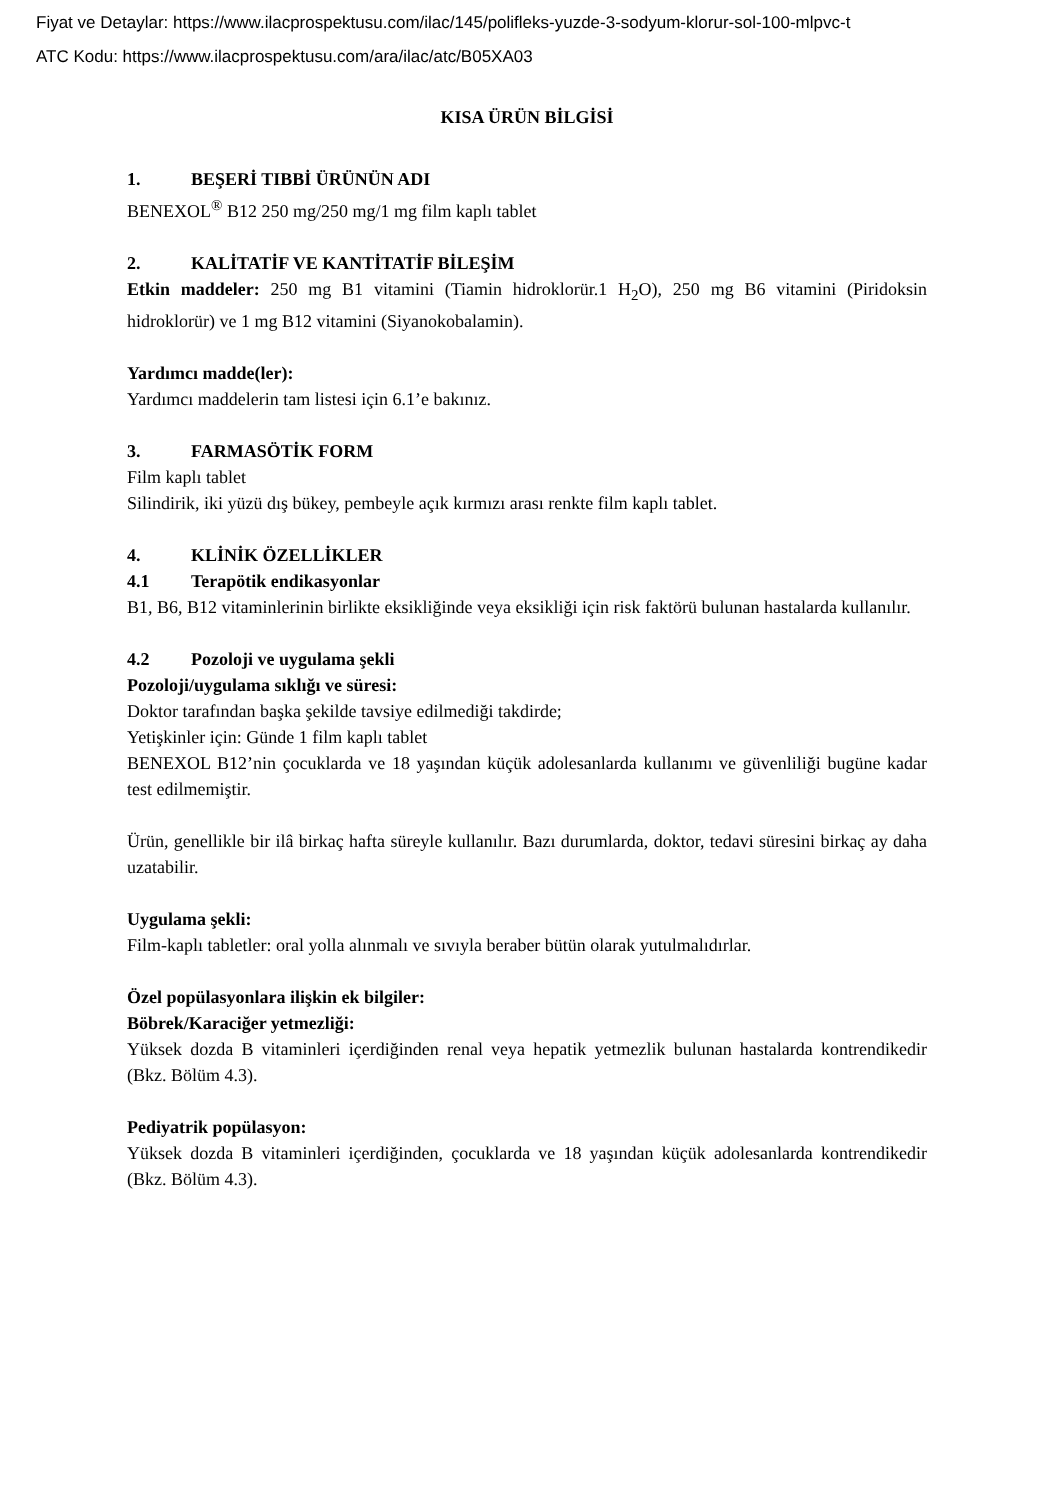Fiyat ve Detaylar: https://www.ilacprospektusu.com/ilac/145/polifleks-yuzde-3-sodyum-klorur-sol-100-mlpvc-t
ATC Kodu: https://www.ilacprospektusu.com/ara/ilac/atc/B05XA03
KISA ÜRÜN BİLGİSİ
1. BEŞERİ TIBBİ ÜRÜNÜN ADI
BENEXOL<sup>®</sup> B12 250 mg/250 mg/1 mg film kaplı tablet
2. KALİTATİF VE KANTİTATİF BİLEŞİM
Etkin maddeler: 250 mg B1 vitamini (Tiamin hidroklorür.1 H<sub>2</sub>O), 250 mg B6 vitamini (Piridoksin hidroklorür) ve 1 mg B12 vitamini (Siyanokobalamin).
Yardımcı madde(ler):
Yardımcı maddelerin tam listesi için 6.1’e bakınız.
3. FARMASÖTİK FORM
Film kaplı tablet
Silindirik, iki yüzü dış bükey, pembeyle açık kırmızı arası renkte film kaplı tablet.
4. KLİNİK ÖZELLİKLER
4.1 Terapötik endikasyonlar
B1, B6, B12 vitaminlerinin birlikte eksikliğinde veya eksikliği için risk faktörü bulunan hastalarda kullanılır.
4.2 Pozoloji ve uygulama şekli
Pozoloji/uygulama sıklığı ve süresi:
Doktor tarafından başka şekilde tavsiye edilmediği takdirde;
Yetişkinler için: Günde 1 film kaplı tablet
BENEXOL B12’nin çocuklarda ve 18 yaşından küçük adolesanlarda kullanımı ve güvenliliği bugüne kadar test edilmemiştir.
Ürün, genellikle bir ilâ birkaç hafta süreyle kullanılır. Bazı durumlarda, doktor, tedavi süresini birkaç ay daha uzatabilir.
Uygulama şekli:
Film-kaplı tabletler: oral yolla alınmalı ve sıvıyla beraber bütün olarak yutulmalıdırlar.
Özel popülasyonlara ilişkin ek bilgiler:
Böbrek/Karaciğer yetmezliği:
Yüksek dozda B vitaminleri içerdiğinden renal veya hepatik yetmezlik bulunan hastalarda kontrendikedir (Bkz. Bölüm 4.3).
Pediyatrik popülasyon:
Yüksek dozda B vitaminleri içerdiğinden, çocuklarda ve 18 yaşından küçük adolesanlarda kontrendikedir (Bkz. Bölüm 4.3).